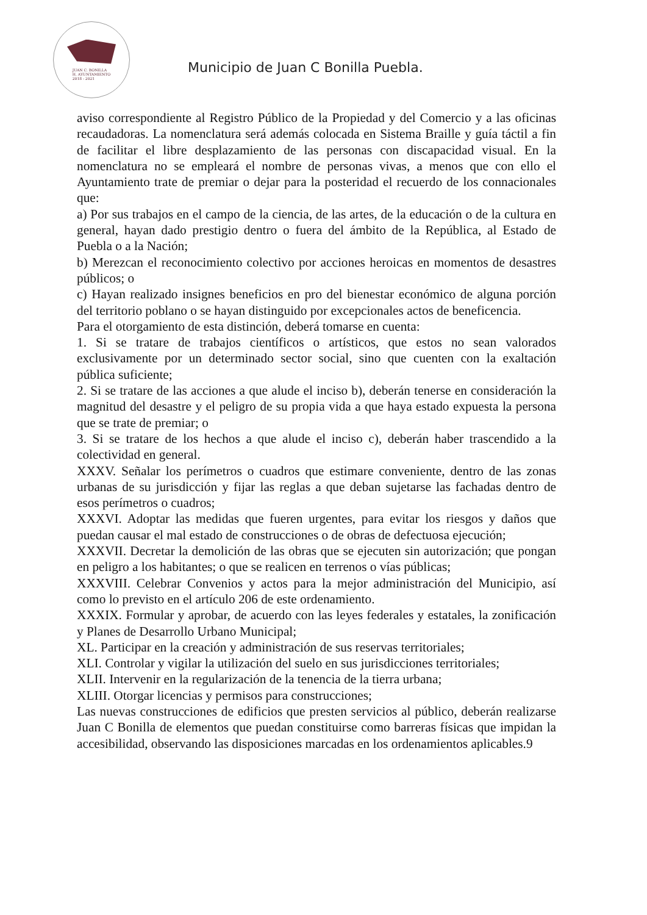JUAN C. BONILLA
H. AYUNTAMIENTO
2018 - 2021
Municipio de Juan C Bonilla Puebla.
aviso correspondiente al Registro Público de la Propiedad y del Comercio y a las oficinas recaudadoras. La nomenclatura será además colocada en Sistema Braille y guía táctil a fin de facilitar el libre desplazamiento de las personas con discapacidad visual. En la nomenclatura no se empleará el nombre de personas vivas, a menos que con ello el Ayuntamiento trate de premiar o dejar para la posteridad el recuerdo de los connacionales que:
a) Por sus trabajos en el campo de la ciencia, de las artes, de la educación o de la cultura en general, hayan dado prestigio dentro o fuera del ámbito de la República, al Estado de Puebla o a la Nación;
b) Merezcan el reconocimiento colectivo por acciones heroicas en momentos de desastres públicos; o
c) Hayan realizado insignes beneficios en pro del bienestar económico de alguna porción del territorio poblano o se hayan distinguido por excepcionales actos de beneficencia.
Para el otorgamiento de esta distinción, deberá tomarse en cuenta:
1. Si se tratare de trabajos científicos o artísticos, que estos no sean valorados exclusivamente por un determinado sector social, sino que cuenten con la exaltación pública suficiente;
2. Si se tratare de las acciones a que alude el inciso b), deberán tenerse en consideración la magnitud del desastre y el peligro de su propia vida a que haya estado expuesta la persona que se trate de premiar; o
3. Si se tratare de los hechos a que alude el inciso c), deberán haber trascendido a la colectividad en general.
XXXV. Señalar los perímetros o cuadros que estimare conveniente, dentro de las zonas urbanas de su jurisdicción y fijar las reglas a que deban sujetarse las fachadas dentro de esos perímetros o cuadros;
XXXVI. Adoptar las medidas que fueren urgentes, para evitar los riesgos y daños que puedan causar el mal estado de construcciones o de obras de defectuosa ejecución;
XXXVII. Decretar la demolición de las obras que se ejecuten sin autorización; que pongan en peligro a los habitantes; o que se realicen en terrenos o vías públicas;
XXXVIII. Celebrar Convenios y actos para la mejor administración del Municipio, así como lo previsto en el artículo 206 de este ordenamiento.
XXXIX. Formular y aprobar, de acuerdo con las leyes federales y estatales, la zonificación y Planes de Desarrollo Urbano Municipal;
XL. Participar en la creación y administración de sus reservas territoriales;
XLI. Controlar y vigilar la utilización del suelo en sus jurisdicciones territoriales;
XLII. Intervenir en la regularización de la tenencia de la tierra urbana;
XLIII. Otorgar licencias y permisos para construcciones;
Las nuevas construcciones de edificios que presten servicios al público, deberán realizarse Juan C Bonilla de elementos que puedan constituirse como barreras físicas que impidan la accesibilidad, observando las disposiciones marcadas en los ordenamientos aplicables.9